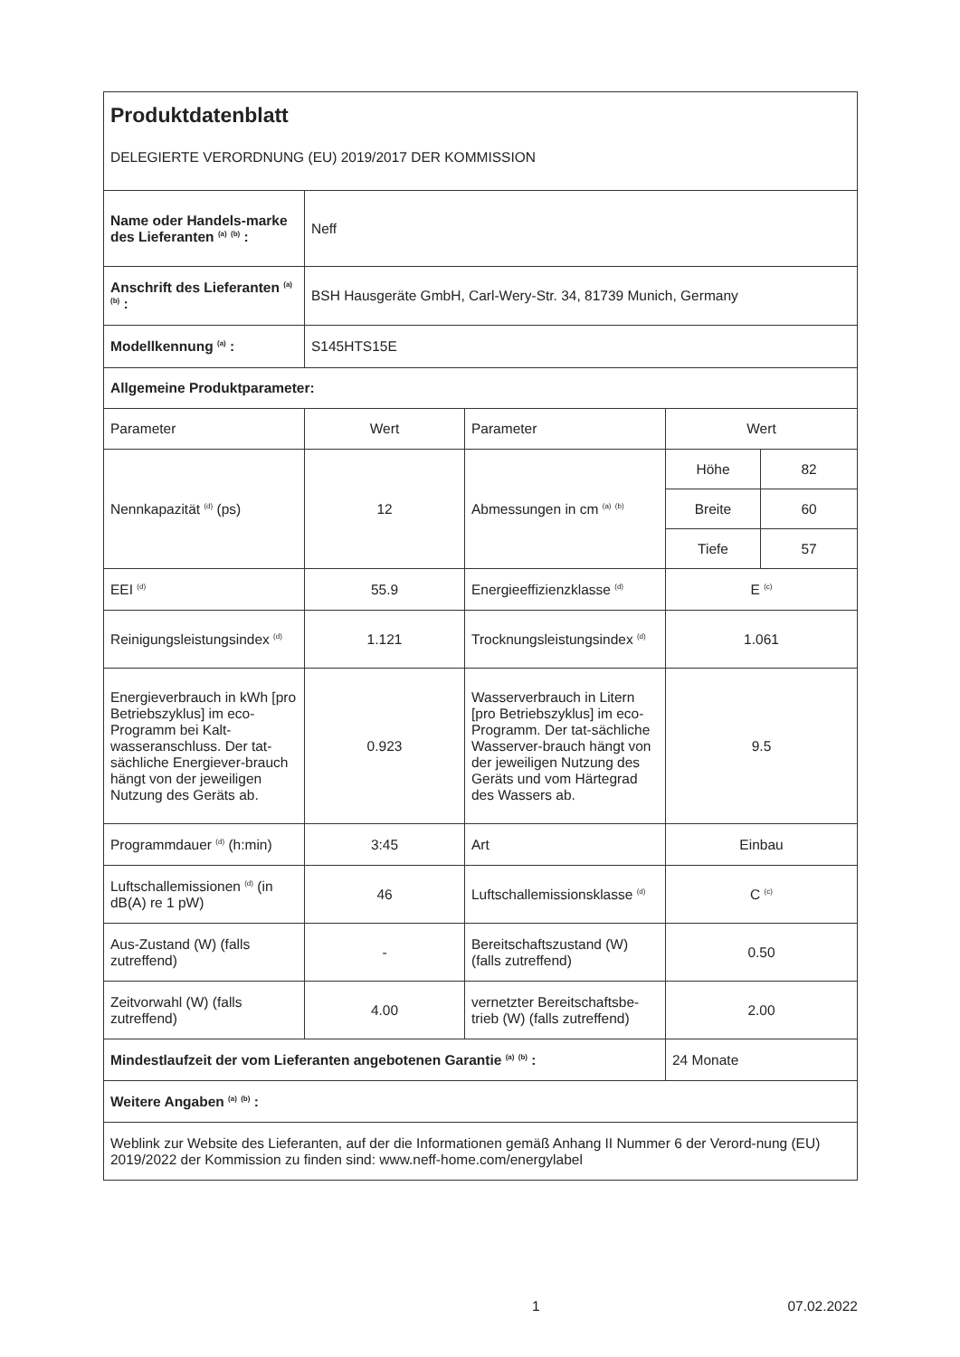| Produktdatenblatt DELEGIERTE VERORDNUNG (EU) 2019/2017 DER KOMMISSION | | | | |
| Name oder Handels-marke des Lieferanten <sup>(a)</sup> <sup>(b)</sup> : | Neff | | | |
| Anschrift des Lieferanten <sup>(a)</sup> <sup>(b)</sup> : | BSH Hausgeräte GmbH, Carl-Wery-Str. 34, 81739 Munich, Germany | | | |
| Modellkennung <sup>(a)</sup> : | S145HTS15E | | | |
| Allgemeine Produktparameter: | | | | |
| Parameter | Wert | Parameter | Wert | |
| Nennkapazität <sup>(d)</sup> (ps) | 12 | Abmessungen in cm <sup>(a)</sup> <sup>(b)</sup> | Höhe | 82 |
| | | | Breite | 60 |
| | | | Tiefe | 57 |
| EEI <sup>(d)</sup> | 55.9 | Energieeffizienzklasse <sup>(d)</sup> | E <sup>(c)</sup> | |
| Reinigungsleistungsindex <sup>(d)</sup> | 1.121 | Trocknungsleistungsindex <sup>(d)</sup> | 1.061 | |
| Energieverbrauch in kWh [pro Betriebszyklus] im eco-Programm bei Kalt-wasseranschluss. Der tat-sächliche Energiever-brauch hängt von der jeweiligen Nutzung des Geräts ab. | 0.923 | Wasserverbrauch in Litern [pro Betriebszyklus] im eco-Programm. Der tat-sächliche Wasserver-brauch hängt von der jeweiligen Nutzung des Geräts und vom Härtegrad des Wassers ab. | 9.5 | |
| Programmdauer <sup>(d)</sup> (h:min) | 3:45 | Art | Einbau | |
| Luftschallemissionen <sup>(d)</sup> (in dB(A) re 1 pW) | 46 | Luftschallemissionsklasse <sup>(d)</sup> | C <sup>(c)</sup> | |
| Aus-Zustand (W) (falls zutreffend) | - | Bereitschaftszustand (W) (falls zutreffend) | 0.50 | |
| Zeitvorwahl (W) (falls zutreffend) | 4.00 | vernetzter Bereitschaftsbe-trieb (W) (falls zutreffend) | 2.00 | |
| Mindestlaufzeit der vom Lieferanten angebotenen Garantie <sup>(a)</sup> <sup>(b)</sup> : | | | 24 Monate | |
| Weitere Angaben <sup>(a)</sup> <sup>(b)</sup> : | | | | |
| Weblink zur Website des Lieferanten, auf der die Informationen gemäß Anhang II Nummer 6 der Verord-nung (EU) 2019/2022 der Kommission zu finden sind: www.neff-home.com/energylabel | | | | |
1 07.02.2022